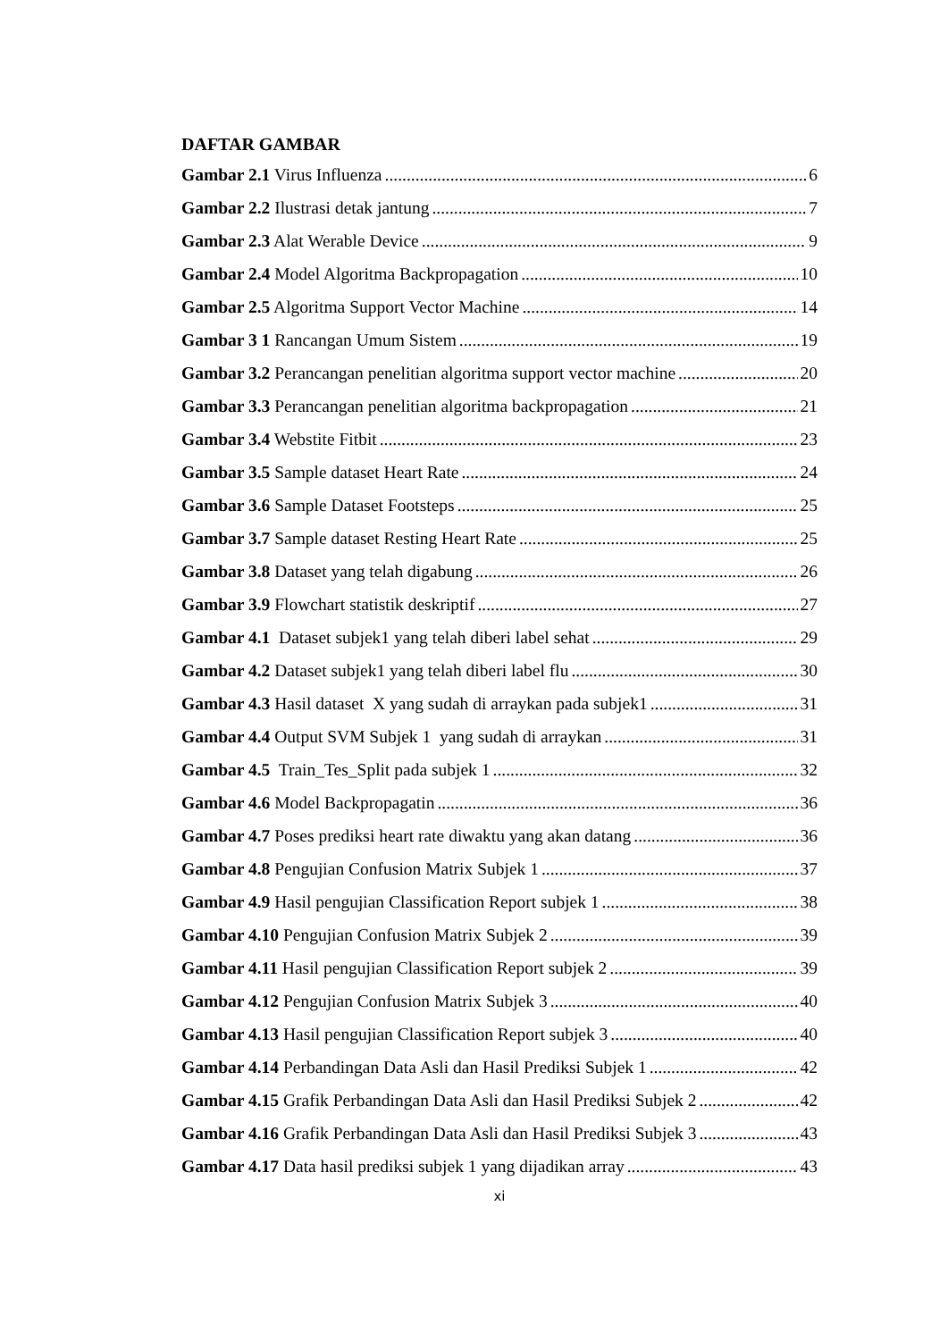DAFTAR GAMBAR
Gambar 2.1 Virus Influenza 6
Gambar 2.2 Ilustrasi detak jantung 7
Gambar 2.3 Alat Werable Device 9
Gambar 2.4 Model Algoritma Backpropagation 10
Gambar 2.5 Algoritma Support Vector Machine 14
Gambar 3 1 Rancangan Umum Sistem 19
Gambar 3.2 Perancangan penelitian algoritma support vector machine 20
Gambar 3.3 Perancangan penelitian algoritma backpropagation 21
Gambar 3.4 Webstite Fitbit 23
Gambar 3.5 Sample dataset Heart Rate 24
Gambar 3.6 Sample Dataset Footsteps 25
Gambar 3.7 Sample dataset Resting Heart Rate 25
Gambar 3.8 Dataset yang telah digabung 26
Gambar 3.9 Flowchart statistik deskriptif 27
Gambar 4.1 Dataset subjek1 yang telah diberi label sehat 29
Gambar 4.2 Dataset subjek1 yang telah diberi label flu 30
Gambar 4.3 Hasil dataset X yang sudah di arraykan pada subjek1 31
Gambar 4.4 Output SVM Subjek 1 yang sudah di arraykan 31
Gambar 4.5 Train_Tes_Split pada subjek 1 32
Gambar 4.6 Model Backpropagatin 36
Gambar 4.7 Poses prediksi heart rate diwaktu yang akan datang 36
Gambar 4.8 Pengujian Confusion Matrix Subjek 1 37
Gambar 4.9 Hasil pengujian Classification Report subjek 1 38
Gambar 4.10 Pengujian Confusion Matrix Subjek 2 39
Gambar 4.11 Hasil pengujian Classification Report subjek 2 39
Gambar 4.12 Pengujian Confusion Matrix Subjek 3 40
Gambar 4.13 Hasil pengujian Classification Report subjek 3 40
Gambar 4.14 Perbandingan Data Asli dan Hasil Prediksi Subjek 1 42
Gambar 4.15 Grafik Perbandingan Data Asli dan Hasil Prediksi Subjek 2 42
Gambar 4.16 Grafik Perbandingan Data Asli dan Hasil Prediksi Subjek 3 43
Gambar 4.17 Data hasil prediksi subjek 1 yang dijadikan array 43
xi